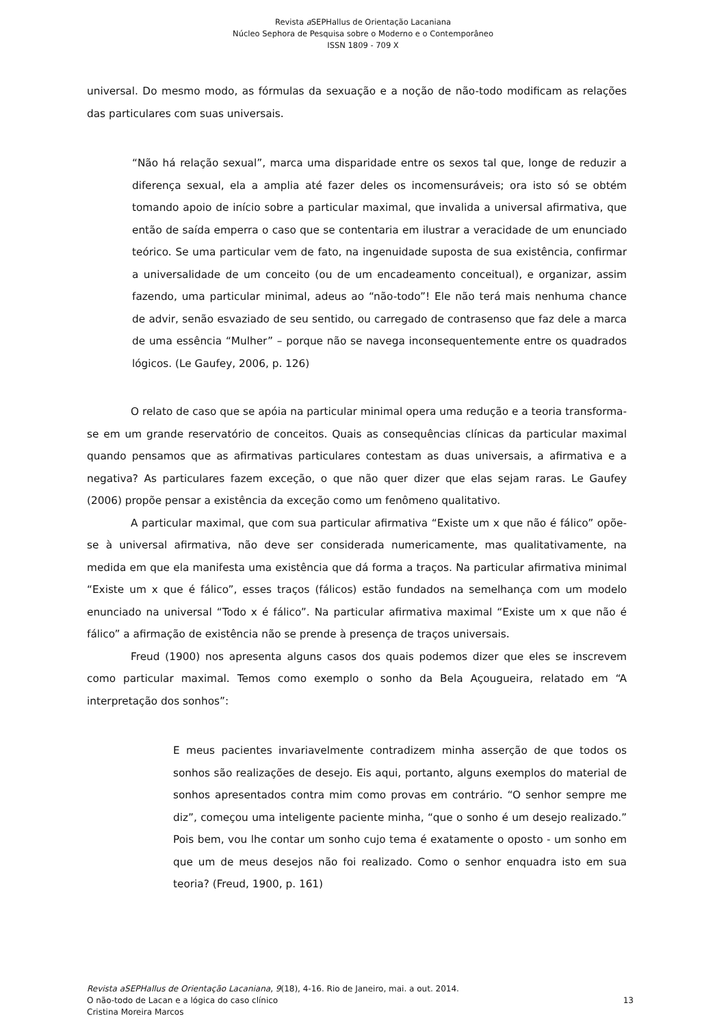Revista a SEPHallus de Orientação Lacaniana
Núcleo Sephora de Pesquisa sobre o Moderno e o Contemporâneo
ISSN 1809 - 709 X
universal. Do mesmo modo, as fórmulas da sexuação e a noção de não-todo modificam as relações das particulares com suas universais.
“Não há relação sexual”, marca uma disparidade entre os sexos tal que, longe de reduzir a diferença sexual, ela a amplia até fazer deles os incomensuráveis; ora isto só se obtém tomando apoio de início sobre a particular maximal, que invalida a universal afirmativa, que então de saída emperra o caso que se contentaria em ilustrar a veracidade de um enunciado teórico. Se uma particular vem de fato, na ingenuidade suposta de sua existência, confirmar a universalidade de um conceito (ou de um encadeamento conceitual), e organizar, assim fazendo, uma particular minimal, adeus ao “não-todo”! Ele não terá mais nenhuma chance de advir, senão esvaziado de seu sentido, ou carregado de contrasenso que faz dele a marca de uma essência “Mulher” – porque não se navega inconsequentemente entre os quadrados lógicos. (Le Gaufey, 2006, p. 126)
O relato de caso que se apóia na particular minimal opera uma redução e a teoria transforma-se em um grande reservatório de conceitos. Quais as consequências clínicas da particular maximal quando pensamos que as afirmativas particulares contestam as duas universais, a afirmativa e a negativa? As particulares fazem exceção, o que não quer dizer que elas sejam raras. Le Gaufey (2006) propõe pensar a existência da exceção como um fenômeno qualitativo.
A particular maximal, que com sua particular afirmativa “Existe um x que não é fálico” opõe-se à universal afirmativa, não deve ser considerada numericamente, mas qualitativamente, na medida em que ela manifesta uma existência que dá forma a traços. Na particular afirmativa minimal “Existe um x que é fálico”, esses traços (fálicos) estão fundados na semelhança com um modelo enunciado na universal “Todo x é fálico”. Na particular afirmativa maximal “Existe um x que não é fálico” a afirmação de existência não se prende à presença de traços universais.
Freud (1900) nos apresenta alguns casos dos quais podemos dizer que eles se inscrevem como particular maximal. Temos como exemplo o sonho da Bela Açougueira, relatado em “A interpretação dos sonhos”:
E meus pacientes invariavelmente contradizem minha asserção de que todos os sonhos são realizações de desejo. Eis aqui, portanto, alguns exemplos do material de sonhos apresentados contra mim como provas em contrário. “O senhor sempre me diz”, começou uma inteligente paciente minha, “que o sonho é um desejo realizado.” Pois bem, vou lhe contar um sonho cujo tema é exatamente o oposto - um sonho em que um de meus desejos não foi realizado. Como o senhor enquadra isto em sua teoria? (Freud, 1900, p. 161)
Revista aSEPHallus de Orientação Lacaniana, 9(18), 4-16. Rio de Janeiro, mai. a out. 2014.
O não-todo de Lacan e a lógica do caso clínico
Cristina Moreira Marcos
13